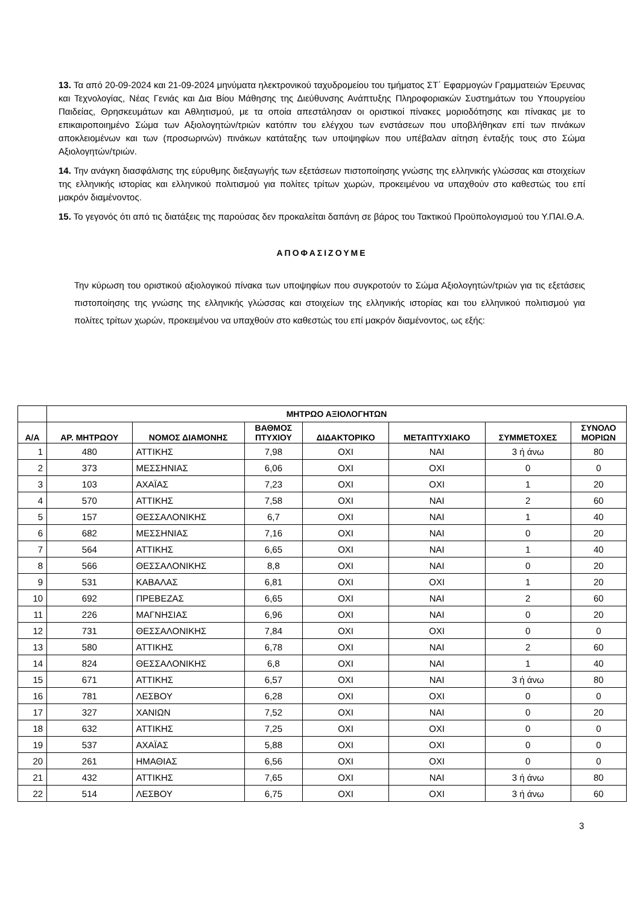13. Τα από 20-09-2024 και 21-09-2024 μηνύματα ηλεκτρονικού ταχυδρομείου του τμήματος ΣΤ΄ Εφαρμογών Γραμματειών Έρευνας και Τεχνολογίας, Νέας Γενιάς και Δια Βίου Μάθησης της Διεύθυνσης Ανάπτυξης Πληροφοριακών Συστημάτων του Υπουργείου Παιδείας, Θρησκευμάτων και Αθλητισμού, με τα οποία απεστάλησαν οι οριστικοί πίνακες μοριοδότησης και πίνακας με το επικαιροποιημένο Σώμα των Αξιολογητών/τριών κατόπιν του ελέγχου των ενστάσεων που υποβλήθηκαν επί των πινάκων αποκλειομένων και των (προσωρινών) πινάκων κατάταξης των υποψηφίων που υπέβαλαν αίτηση ένταξής τους στο Σώμα Αξιολογητών/τριών.
14. Την ανάγκη διασφάλισης της εύρυθμης διεξαγωγής των εξετάσεων πιστοποίησης γνώσης της ελληνικής γλώσσας και στοιχείων της ελληνικής ιστορίας και ελληνικού πολιτισμού για πολίτες τρίτων χωρών, προκειμένου να υπαχθούν στο καθεστώς του επί μακρόν διαμένοντος.
15. Το γεγονός ότι από τις διατάξεις της παρούσας δεν προκαλείται δαπάνη σε βάρος του Τακτικού Προϋπολογισμού του Υ.ΠΑΙ.Θ.Α.
ΑΠΟΦΑΣΙΖΟΥΜΕ
Την κύρωση του οριστικού αξιολογικού πίνακα των υποψηφίων που συγκροτούν το Σώμα Αξιολογητών/τριών για τις εξετάσεις πιστοποίησης της γνώσης της ελληνικής γλώσσας και στοιχείων της ελληνικής ιστορίας και του ελληνικού πολιτισμού για πολίτες τρίτων χωρών, προκειμένου να υπαχθούν στο καθεστώς του επί μακρόν διαμένοντος, ως εξής:
| | ΜΗΤΡΩΟ ΑΞΙΟΛΟΓΗΤΩΝ | | | | | | |
| --- | --- | --- | --- | --- | --- | --- | --- |
| Α/Α | ΑΡ. ΜΗΤΡΩΟΥ | ΝΟΜΟΣ ΔΙΑΜΟΝΗΣ | ΒΑΘΜΟΣ ΠΤΥΧΙΟΥ | ΔΙΔΑΚΤΟΡΙΚΟ | ΜΕΤΑΠΤΥΧΙΑΚΟ | ΣΥΜΜΕΤΟΧΕΣ | ΣΥΝΟΛΟ ΜΟΡΙΩΝ |
| 1 | 480 | ΑΤΤΙΚΗΣ | 7,98 | ΟΧΙ | ΝΑΙ | 3 ή άνω | 80 |
| 2 | 373 | ΜΕΣΣΗΝΙΑΣ | 6,06 | ΟΧΙ | ΟΧΙ | 0 | 0 |
| 3 | 103 | ΑΧΑΪΑΣ | 7,23 | ΟΧΙ | ΟΧΙ | 1 | 20 |
| 4 | 570 | ΑΤΤΙΚΗΣ | 7,58 | ΟΧΙ | ΝΑΙ | 2 | 60 |
| 5 | 157 | ΘΕΣΣΑΛΟΝΙΚΗΣ | 6,7 | ΟΧΙ | ΝΑΙ | 1 | 40 |
| 6 | 682 | ΜΕΣΣΗΝΙΑΣ | 7,16 | ΟΧΙ | ΝΑΙ | 0 | 20 |
| 7 | 564 | ΑΤΤΙΚΗΣ | 6,65 | ΟΧΙ | ΝΑΙ | 1 | 40 |
| 8 | 566 | ΘΕΣΣΑΛΟΝΙΚΗΣ | 8,8 | ΟΧΙ | ΝΑΙ | 0 | 20 |
| 9 | 531 | ΚΑΒΑΛΑΣ | 6,81 | ΟΧΙ | ΟΧΙ | 1 | 20 |
| 10 | 692 | ΠΡΕΒΕΖΑΣ | 6,65 | ΟΧΙ | ΝΑΙ | 2 | 60 |
| 11 | 226 | ΜΑΓΝΗΣΙΑΣ | 6,96 | ΟΧΙ | ΝΑΙ | 0 | 20 |
| 12 | 731 | ΘΕΣΣΑΛΟΝΙΚΗΣ | 7,84 | ΟΧΙ | ΟΧΙ | 0 | 0 |
| 13 | 580 | ΑΤΤΙΚΗΣ | 6,78 | ΟΧΙ | ΝΑΙ | 2 | 60 |
| 14 | 824 | ΘΕΣΣΑΛΟΝΙΚΗΣ | 6,8 | ΟΧΙ | ΝΑΙ | 1 | 40 |
| 15 | 671 | ΑΤΤΙΚΗΣ | 6,57 | ΟΧΙ | ΝΑΙ | 3 ή άνω | 80 |
| 16 | 781 | ΛΕΣΒΟΥ | 6,28 | ΟΧΙ | ΟΧΙ | 0 | 0 |
| 17 | 327 | ΧΑΝΙΩΝ | 7,52 | ΟΧΙ | ΝΑΙ | 0 | 20 |
| 18 | 632 | ΑΤΤΙΚΗΣ | 7,25 | ΟΧΙ | ΟΧΙ | 0 | 0 |
| 19 | 537 | ΑΧΑΪΑΣ | 5,88 | ΟΧΙ | ΟΧΙ | 0 | 0 |
| 20 | 261 | ΗΜΑΘΙΑΣ | 6,56 | ΟΧΙ | ΟΧΙ | 0 | 0 |
| 21 | 432 | ΑΤΤΙΚΗΣ | 7,65 | ΟΧΙ | ΝΑΙ | 3 ή άνω | 80 |
| 22 | 514 | ΛΕΣΒΟΥ | 6,75 | ΟΧΙ | ΟΧΙ | 3 ή άνω | 60 |
3